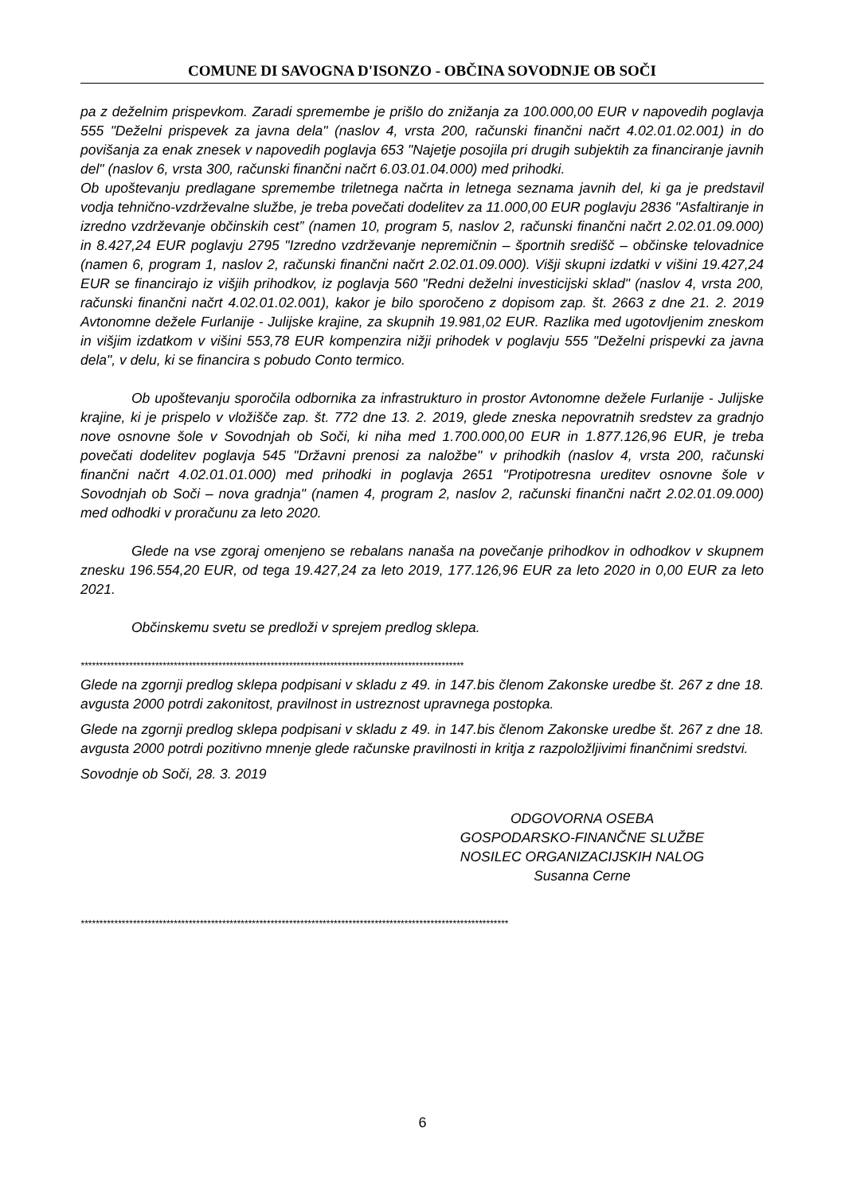COMUNE DI SAVOGNA D'ISONZO - OBČINA SOVODNJE OB SOČI
pa z deželnim prispevkom. Zaradi spremembe je prišlo do znižanja za 100.000,00 EUR v napovedih poglavja 555 "Deželni prispevek za javna dela" (naslov 4, vrsta 200, računski finančni načrt 4.02.01.02.001) in do povišanja za enak znesek v napovedih poglavja 653 "Najetje posojila pri drugih subjektih za financiranje javnih del" (naslov 6, vrsta 300, računski finančni načrt 6.03.01.04.000) med prihodki.
Ob upoštevanju predlagane spremembe triletnega načrta in letnega seznama javnih del, ki ga je predstavil vodja tehnično-vzdrževalne službe, je treba povečati dodelitev za 11.000,00 EUR poglavju 2836 "Asfaltiranje in izredno vzdrževanje občinskih cest” (namen 10, program 5, naslov 2, računski finančni načrt 2.02.01.09.000) in 8.427,24 EUR poglavju 2795 "Izredno vzdrževanje nepremičnin – športnih središč – občinske telovadnice (namen 6, program 1, naslov 2, računski finančni načrt 2.02.01.09.000). Višji skupni izdatki v višini 19.427,24 EUR se financirajo iz višjih prihodkov, iz poglavja 560 "Redni deželni investicijski sklad" (naslov 4, vrsta 200, računski finančni načrt 4.02.01.02.001), kakor je bilo sporočeno z dopisom zap. št. 2663 z dne 21. 2. 2019 Avtonomne dežele Furlanije - Julijske krajine, za skupnih 19.981,02 EUR. Razlika med ugotovljenim zneskom in višjim izdatkom v višini 553,78 EUR kompenzira nižji prihodek v poglavju 555 "Deželni prispevki za javna dela", v delu, ki se financira s pobudo Conto termico.
Ob upoštevanju sporočila odbornika za infrastrukturo in prostor Avtonomne dežele Furlanije - Julijske krajine, ki je prispelo v vložišče zap. št. 772 dne 13. 2. 2019, glede zneska nepovratnih sredstev za gradnjo nove osnovne šole v Sovodnjah ob Soči, ki niha med 1.700.000,00 EUR in 1.877.126,96 EUR, je treba povečati dodelitev poglavja 545 "Državni prenosi za naložbe" v prihodkih (naslov 4, vrsta 200, računski finančni načrt 4.02.01.01.000) med prihodki in poglavja 2651 "Protipotresna ureditev osnovne šole v Sovodnjah ob Soči – nova gradnja" (namen 4, program 2, naslov 2, računski finančni načrt 2.02.01.09.000) med odhodki v proračunu za leto 2020.
Glede na vse zgoraj omenjeno se rebalans nanaša na povečanje prihodkov in odhodkov v skupnem znesku 196.554,20 EUR, od tega 19.427,24 za leto 2019, 177.126,96 EUR za leto 2020 in 0,00 EUR za leto 2021.
Občinskemu svetu se predloži v sprejem predlog sklepa.
*******************************************************************************************************
Glede na zgornji predlog sklepa podpisani v skladu z 49. in 147.bis členom Zakonske uredbe št. 267 z dne 18. avgusta 2000 potrdi zakonitost, pravilnost in ustreznost upravnega postopka.
Glede na zgornji predlog sklepa podpisani v skladu z 49. in 147.bis členom Zakonske uredbe št. 267 z dne 18. avgusta 2000 potrdi pozitivno mnenje glede računske pravilnosti in kritja z razpoložljivimi finančnimi sredstvi.
Sovodnje ob Soči, 28. 3. 2019
ODGOVORNA OSEBA
GOSPODARSKO-FINANČNE SLUŽBE
NOSILEC ORGANIZACIJSKIH NALOG
Susanna Cerne
*******************************************************************************************************************
6